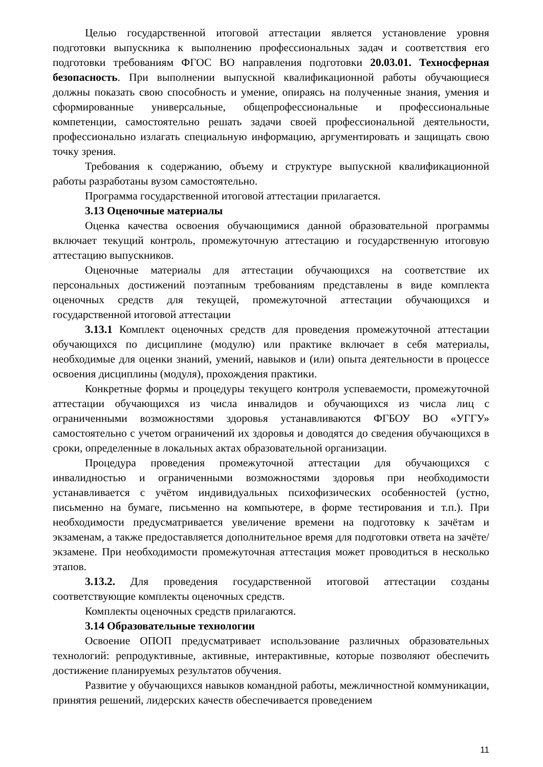Целью государственной итоговой аттестации является установление уровня подготовки выпускника к выполнению профессиональных задач и соответствия его подготовки требованиям ФГОС ВО направления подготовки 20.03.01. Техносферная безопасность. При выполнении выпускной квалификационной работы обучающиеся должны показать свою способность и умение, опираясь на полученные знания, умения и сформированные универсальные, общепрофессиональные и профессиональные компетенции, самостоятельно решать задачи своей профессиональной деятельности, профессионально излагать специальную информацию, аргументировать и защищать свою точку зрения.
Требования к содержанию, объему и структуре выпускной квалификационной работы разработаны вузом самостоятельно.
Программа государственной итоговой аттестации прилагается.
3.13 Оценочные материалы
Оценка качества освоения обучающимися данной образовательной программы включает текущий контроль, промежуточную аттестацию и государственную итоговую аттестацию выпускников.
Оценочные материалы для аттестации обучающихся на соответствие их персональных достижений поэтапным требованиям представлены в виде комплекта оценочных средств для текущей, промежуточной аттестации обучающихся и государственной итоговой аттестации
3.13.1 Комплект оценочных средств для проведения промежуточной аттестации обучающихся по дисциплине (модулю) или практике включает в себя материалы, необходимые для оценки знаний, умений, навыков и (или) опыта деятельности в процессе освоения дисциплины (модуля), прохождения практики.
Конкретные формы и процедуры текущего контроля успеваемости, промежуточной аттестации обучающихся из числа инвалидов и обучающихся из числа лиц с ограниченными возможностями здоровья устанавливаются ФГБОУ ВО «УГГУ» самостоятельно с учетом ограничений их здоровья и доводятся до сведения обучающихся в сроки, определенные в локальных актах образовательной организации.
Процедура проведения промежуточной аттестации для обучающихся с инвалидностью и ограниченными возможностями здоровья при необходимости устанавливается с учётом индивидуальных психофизических особенностей (устно, письменно на бумаге, письменно на компьютере, в форме тестирования и т.п.). При необходимости предусматривается увеличение времени на подготовку к зачётам и экзаменам, а также предоставляется дополнительное время для подготовки ответа на зачёте/экзамене. При необходимости промежуточная аттестация может проводиться в несколько этапов.
3.13.2. Для проведения государственной итоговой аттестации созданы соответствующие комплекты оценочных средств.
Комплекты оценочных средств прилагаются.
3.14 Образовательные технологии
Освоение ОПОП предусматривает использование различных образовательных технологий: репродуктивные, активные, интерактивные, которые позволяют обеспечить достижение планируемых результатов обучения.
Развитие у обучающихся навыков командной работы, межличностной коммуникации, принятия решений, лидерских качеств обеспечивается проведением
11